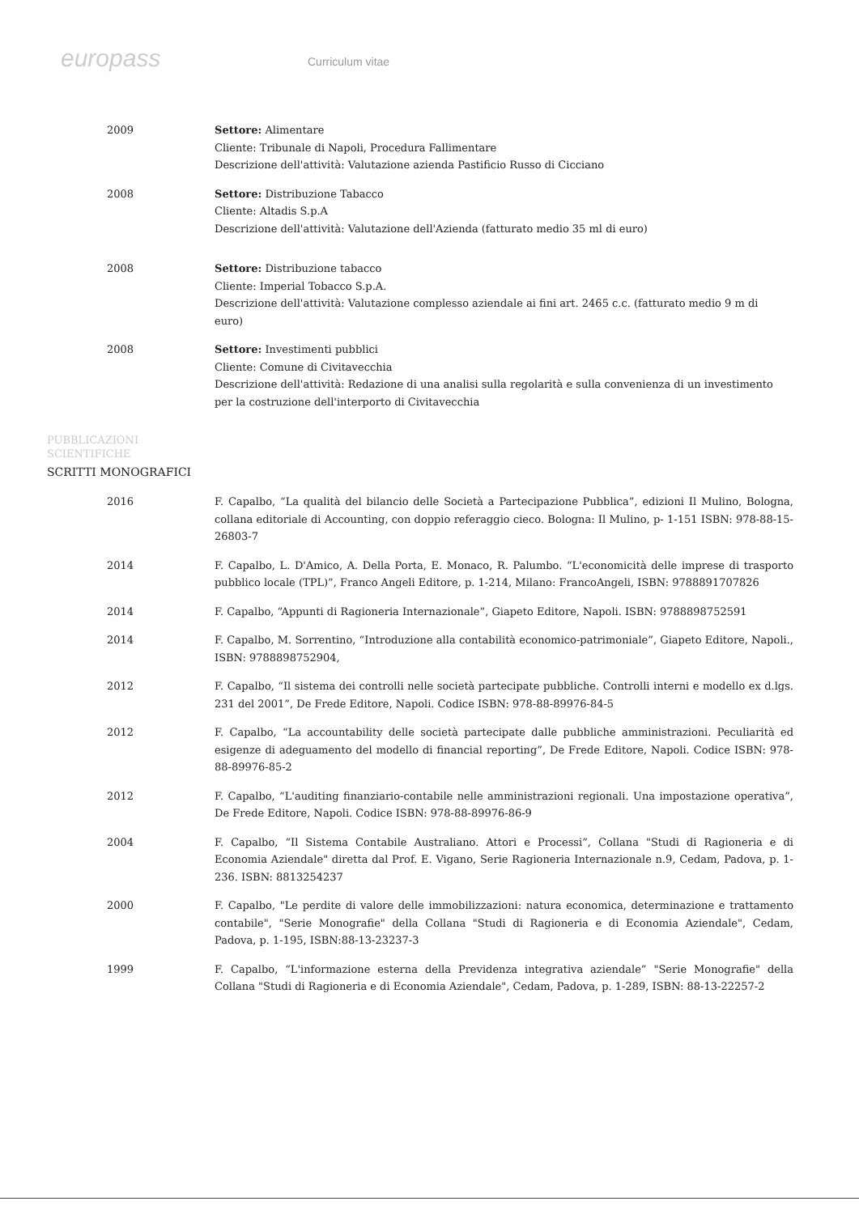europass
Curriculum vitae
2009 Settore: Alimentare
Cliente: Tribunale di Napoli, Procedura Fallimentare
Descrizione dell'attività: Valutazione azienda Pastificio Russo di Cicciano
2008 Settore: Distribuzione Tabacco
Cliente: Altadis S.p.A
Descrizione dell'attività: Valutazione dell'Azienda (fatturato medio 35 ml di euro)
2008 Settore: Distribuzione tabacco
Cliente: Imperial Tobacco S.p.A.
Descrizione dell'attività: Valutazione complesso aziendale ai fini art. 2465 c.c. (fatturato medio 9 m di euro)
2008 Settore: Investimenti pubblici
Cliente: Comune di Civitavecchia
Descrizione dell'attività: Redazione di una analisi sulla regolarità e sulla convenienza di un investimento per la costruzione dell'interporto di Civitavecchia
PUBBLICAZIONI
SCIENTIFICHE
SCRITTI MONOGRAFICI
2016 F. Capalbo, “La qualità del bilancio delle Società a Partecipazione Pubblica”, edizioni Il Mulino, Bologna, collana editoriale di Accounting, con doppio referaggio cieco. Bologna: Il Mulino, p- 1-151 ISBN: 978-88-15-26803-7
2014 F. Capalbo, L. D'Amico, A. Della Porta, E. Monaco, R. Palumbo. “L'economicità delle imprese di trasporto pubblico locale (TPL)”, Franco Angeli Editore, p. 1-214, Milano: FrancoAngeli, ISBN: 9788891707826
2014 F. Capalbo, “Appunti di Ragioneria Internazionale”, Giapeto Editore, Napoli. ISBN: 9788898752591
2014 F. Capalbo, M. Sorrentino, “Introduzione alla contabilità economico-patrimoniale”, Giapeto Editore, Napoli., ISBN: 9788898752904,
2012 F. Capalbo, “Il sistema dei controlli nelle società partecipate pubbliche. Controlli interni e modello ex d.lgs. 231 del 2001”, De Frede Editore, Napoli. Codice ISBN: 978-88-89976-84-5
2012 F. Capalbo, “La accountability delle società partecipate dalle pubbliche amministrazioni. Peculiarità ed esigenze di adeguamento del modello di financial reporting”, De Frede Editore, Napoli. Codice ISBN: 978-88-89976-85-2
2012 F. Capalbo, “L'auditing finanziario-contabile nelle amministrazioni regionali. Una impostazione operativa”, De Frede Editore, Napoli. Codice ISBN: 978-88-89976-86-9
2004 F. Capalbo, “Il Sistema Contabile Australiano. Attori e Processi”, Collana "Studi di Ragioneria e di Economia Aziendale" diretta dal Prof. E. Vigano, Serie Ragioneria Internazionale n.9, Cedam, Padova, p. 1-236. ISBN: 8813254237
2000 F. Capalbo, "Le perdite di valore delle immobilizzazioni: natura economica, determinazione e trattamento contabile", "Serie Monografie" della Collana "Studi di Ragioneria e di Economia Aziendale", Cedam, Padova, p. 1-195, ISBN:88-13-23237-3
1999 F. Capalbo, “L'informazione esterna della Previdenza integrativa aziendale” "Serie Monografie" della Collana "Studi di Ragioneria e di Economia Aziendale", Cedam, Padova, p. 1-289, ISBN: 88-13-22257-2